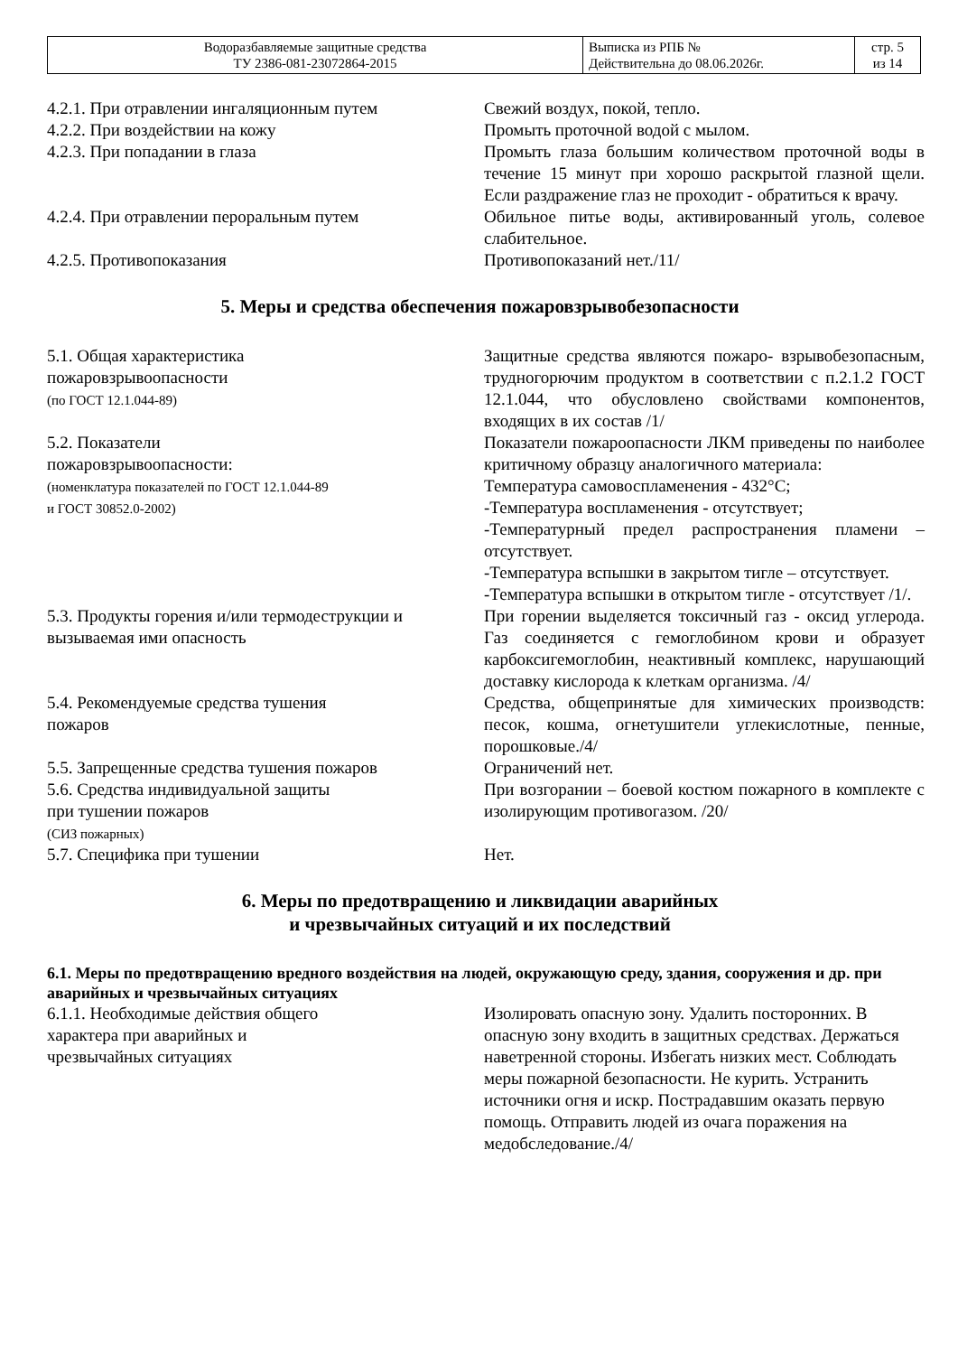| Водоразбавляемые защитные средства ТУ 2386-081-23072864-2015 | Выписка из РПБ № Действительна до 08.06.2026г. | стр. 5 из 14 |
| 4.2.1. При отравлении ингаляционным путем | Свежий воздух, покой, тепло. |
| 4.2.2. При воздействии на кожу | Промыть проточной водой с мылом. |
| 4.2.3. При попадании в глаза | Промыть глаза большим количеством проточной воды в течение 15 минут при хорошо раскрытой глазной щели. Если раздражение глаз не проходит - обратиться к врачу. |
| 4.2.4. При отравлении пероральным путем | Обильное питье воды, активированный уголь, солевое слабительное. |
| 4.2.5. Противопоказания | Противопоказаний нет./11/ |
5. Меры и средства обеспечения пожаровзрывобезопасности
| 5.1. Общая характеристика пожаровзрывоопасности (по ГОСТ 12.1.044-89) | Защитные средства являются пожаро- взрывобезопасным, трудногорючим продуктом в соответствии с п.2.1.2 ГОСТ 12.1.044, что обусловлено свойствами компонентов, входящих в их состав /1/ |
| 5.2. Показатели пожаровзрывоопасности: (номенклатура показателей по ГОСТ 12.1.044-89 и ГОСТ 30852.0-2002) | Показатели пожароопасности ЛКМ приведены по наиболее критичному образцу аналогичного материала: Температура самовоспламенения - 432°С; -Температура воспламенения - отсутствует; -Температурный предел распространения пламени – отсутствует. -Температура вспышки в закрытом тигле – отсутствует. -Температура вспышки в открытом тигле - отсутствует /1/. |
| 5.3. Продукты горения и/или термодеструкции и вызываемая ими опасность | При горении выделяется токсичный газ - оксид углерода. Газ соединяется с гемоглобином крови и образует карбоксигемоглобин, неактивный комплекс, нарушающий доставку кислорода к клеткам организма. /4/ |
| 5.4. Рекомендуемые средства тушения пожаров | Средства, общепринятые для химических производств: песок, кошма, огнетушители углекислотные, пенные, порошковые./4/ |
| 5.5. Запрещенные средства тушения пожаров | Ограничений нет. |
| 5.6. Средства индивидуальной защиты при тушении пожаров (СИЗ пожарных) | При возгорании – боевой костюм пожарного в комплекте с изолирующим противогазом. /20/ |
| 5.7. Специфика при тушении | Нет. |
6. Меры по предотвращению и ликвидации аварийных
и чрезвычайных ситуаций и их последствий
6.1. Меры по предотвращению вредного воздействия на людей, окружающую среду, здания, сооружения и др. при аварийных и чрезвычайных ситуациях
| 6.1.1. Необходимые действия общего характера при аварийных и чрезвычайных ситуациях | Изолировать опасную зону. Удалить посторонних. В опасную зону входить в защитных средствах. Держаться наветренной стороны. Избегать низких мест. Соблюдать меры пожарной безопасности. Не курить. Устранить источники огня и искр. Пострадавшим оказать первую помощь. Отправить людей из очага поражения на медобследование./4/ |